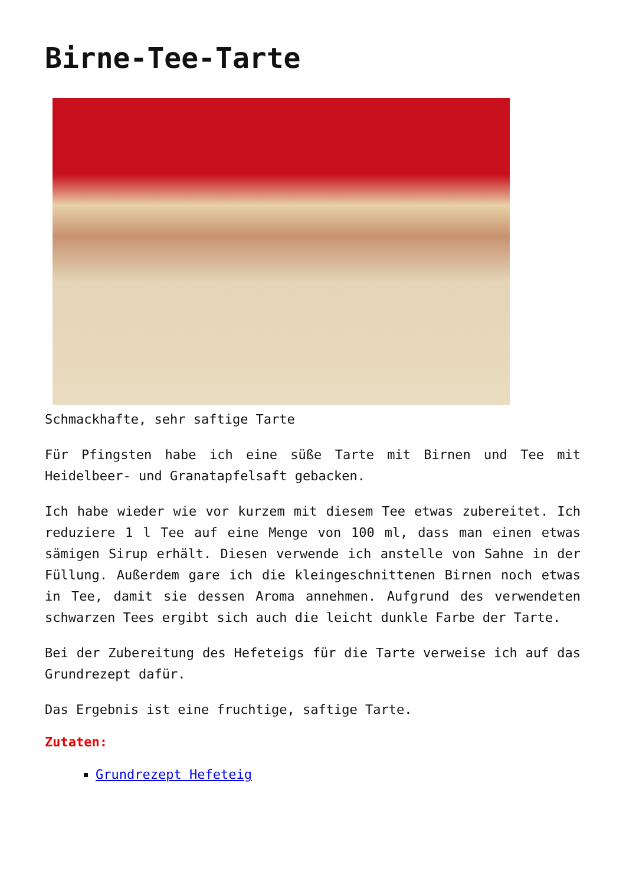Birne-Tee-Tarte
Schmackhafte, sehr saftige Tarte
Für Pfingsten habe ich eine süße Tarte mit Birnen und Tee mit Heidelbeer- und Granatapfelsaft gebacken.
Ich habe wieder wie vor kurzem mit diesem Tee etwas zubereitet. Ich reduziere 1 l Tee auf eine Menge von 100 ml, dass man einen etwas sämigen Sirup erhält. Diesen verwende ich anstelle von Sahne in der Füllung. Außerdem gare ich die kleingeschnittenen Birnen noch etwas in Tee, damit sie dessen Aroma annehmen. Aufgrund des verwendeten schwarzen Tees ergibt sich auch die leicht dunkle Farbe der Tarte.
Bei der Zubereitung des Hefeteigs für die Tarte verweise ich auf das Grundrezept dafür.
Das Ergebnis ist eine fruchtige, saftige Tarte.
Zutaten:
Grundrezept Hefeteig